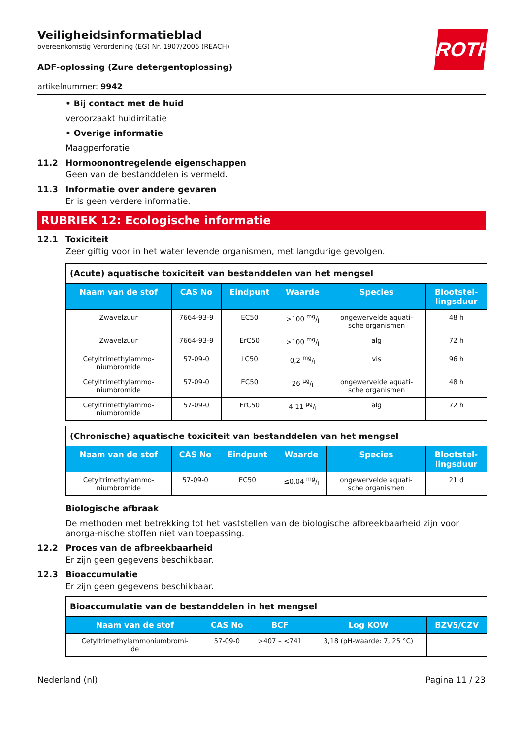ROTH
Veiligheidsinformatieblad
overeenkomstig Verordening (EG) Nr. 1907/2006 (REACH)
ADF-oplossing (Zure detergentoplossing)
artikelnummer: 9942
• Bij contact met de huid
veroorzaakt huidirritatie
• Overige informatie
Maagperforatie
11.2 Hormoonontregelende eigenschappen
Geen van de bestanddelen is vermeld.
11.3 Informatie over andere gevaren
Er is geen verdere informatie.
RUBRIEK 12: Ecologische informatie
12.1 Toxiciteit
Zeer giftig voor in het water levende organismen, met langdurige gevolgen.
| (Acute) aquatische toxiciteit van bestanddelen van het mengsel | | | | | |
| Naam van de stof | CAS No | Eindpunt | Waarde | Species | Blootstel- lingsduur |
| Zwavelzuur | 7664-93-9 | EC50 | >100 mg/l | ongewervelde aquati- sche organismen | 48 h |
| Zwavelzuur | 7664-93-9 | ErC50 | >100 mg/l | alg | 72 h |
| Cetyltrimethylammo- niumbromide | 57-09-0 | LC50 | 0,2 mg/l | vis | 96 h |
| Cetyltrimethylammo- niumbromide | 57-09-0 | EC50 | 26 µg/l | ongewervelde aquati- sche organismen | 48 h |
| Cetyltrimethylammo- niumbromide | 57-09-0 | ErC50 | 4,11 µg/l | alg | 72 h |
| (Chronische) aquatische toxiciteit van bestanddelen van het mengsel | | | | | |
| Naam van de stof | CAS No | Eindpunt | Waarde | Species | Blootstel- lingsduur |
| Cetyltrimethylammo- niumbromide | 57-09-0 | EC50 | ≤0,04 mg/l | ongewervelde aquati- sche organismen | 21 d |
Biologische afbraak
De methoden met betrekking tot het vaststellen van de biologische afbreekbaarheid zijn voor anorga-nische stoffen niet van toepassing.
12.2 Proces van de afbreekbaarheid
Er zijn geen gegevens beschikbaar.
12.3 Bioaccumulatie
Er zijn geen gegevens beschikbaar.
| Bioaccumulatie van de bestanddelen in het mengsel | | | | |
| Naam van de stof | CAS No | BCF | Log KOW | BZV5/CZV |
| Cetyltrimethylammoniumbromi- de | 57-09-0 | >407 – <741 | 3,18 (pH-waarde: 7, 25 °C) | |
Nederland (nl) Pagina 11 / 23